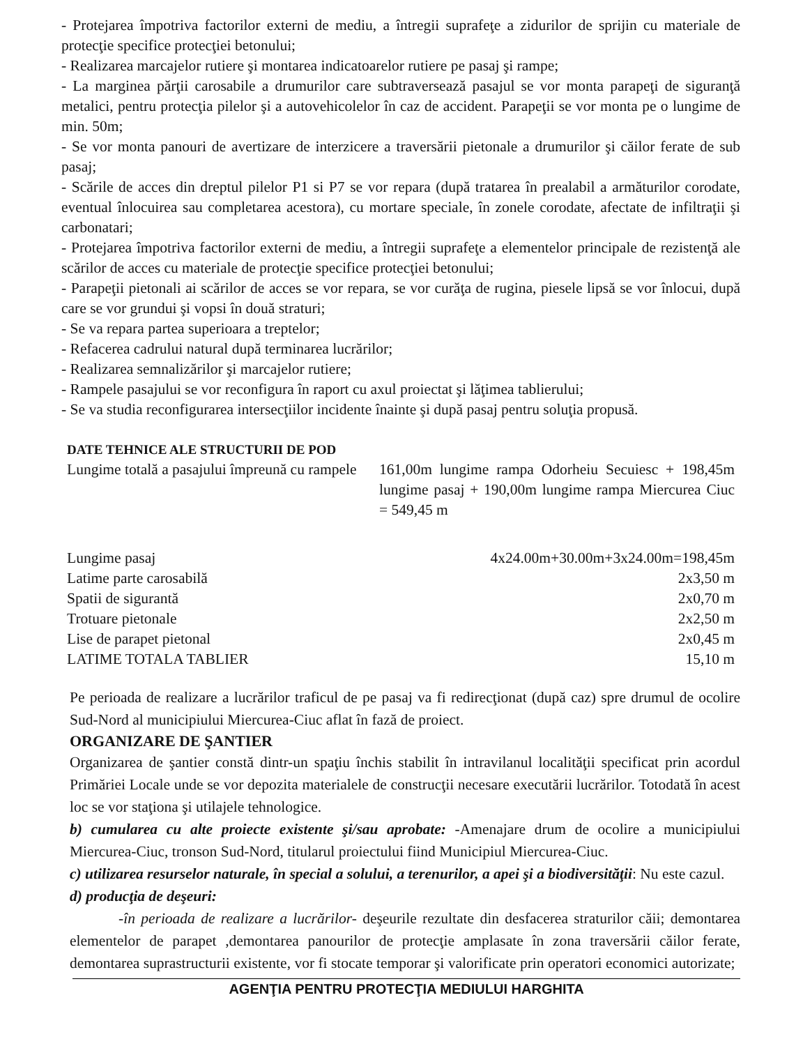- Protejarea împotriva factorilor externi de mediu, a întregii suprafeţe a zidurilor de sprijin cu materiale de protecţie specifice protecţiei betonului;
- Realizarea marcajelor rutiere şi montarea indicatoarelor rutiere pe pasaj şi rampe;
- La marginea părţii carosabile a drumurilor care subtraversează pasajul se vor monta parapeţi de siguranţă metalici, pentru protecţia pilelor şi a autovehicolelor în caz de accident. Parapeţii se vor monta pe o lungime de min. 50m;
- Se vor monta panouri de avertizare de interzicere a traversării pietonale a drumurilor şi căilor ferate de sub pasaj;
- Scările de acces din dreptul pilelor P1 si P7 se vor repara (după tratarea în prealabil a armăturilor corodate, eventual înlocuirea sau completarea acestora), cu mortare speciale, în zonele corodate, afectate de infiltraţii şi carbonatari;
- Protejarea împotriva factorilor externi de mediu, a întregii suprafeţe a elementelor principale de rezistenţă ale scărilor de acces cu materiale de protecţie specifice protecţiei betonului;
- Parapeţii pietonali ai scărilor de acces se vor repara, se vor curăţa de rugina, piesele lipsă se vor înlocui, după care se vor grundui şi vopsi în două straturi;
- Se va repara partea superioara a treptelor;
- Refacerea cadrului natural după terminarea lucrărilor;
- Realizarea semnalizărilor şi marcajelor rutiere;
- Rampele pasajului se vor reconfigura în raport cu axul proiectat şi lăţimea tablierului;
- Se va studia reconfigurarea intersecţiilor incidente înainte şi după pasaj pentru soluţia propusă.
DATE TEHNICE ALE STRUCTURII DE POD
| Lungime totală a pasajului împreună cu rampele | 161,00m lungime rampa Odorheiu Secuiesc + 198,45m lungime pasaj + 190,00m lungime rampa Miercurea Ciuc = 549,45 m |
| Lungime pasaj | 4x24.00m+30.00m+3x24.00m=198,45m |
| Latime parte carosabilă | 2x3,50 m |
| Spatii de sigurantă | 2x0,70 m |
| Trotuare pietonale | 2x2,50 m |
| Lise de parapet pietonal | 2x0,45 m |
| LATIME TOTALA TABLIER | 15,10 m |
Pe perioada de realizare a lucrărilor traficul de pe pasaj va fi redirecţionat (după caz) spre drumul de ocolire Sud-Nord al municipiului Miercurea-Ciuc aflat în fază de proiect.
ORGANIZARE DE ŞANTIER
Organizarea de şantier constă dintr-un spaţiu închis stabilit în intravilanul localităţii specificat prin acordul Primăriei Locale unde se vor depozita materialele de construcţii necesare executării lucrărilor. Totodată în acest loc se vor staţiona şi utilajele tehnologice.
b) cumularea cu alte proiecte existente şi/sau aprobate: -Amenajare drum de ocolire a municipiului Miercurea-Ciuc, tronson Sud-Nord, titularul proiectului fiind Municipiul Miercurea-Ciuc.
c) utilizarea resurselor naturale, în special a solului, a terenurilor, a apei şi a biodiversităţii: Nu este cazul.
d) producţia de deşeuri:
-în perioada de realizare a lucrărilor- deşeurile rezultate din desfacerea straturilor căii; demontarea elementelor de parapet ,demontarea panourilor de protecţie amplasate în zona traversării căilor ferate, demontarea suprastructurii existente, vor fi stocate temporar şi valorificate prin operatori economici autorizate;
AGENŢIA PENTRU PROTECŢIA MEDIULUI HARGHITA